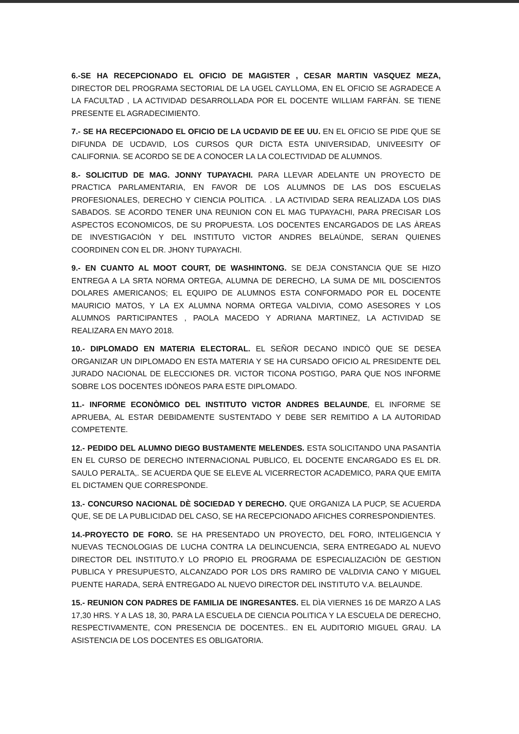6.-SE HA RECEPCIONADO EL OFICIO DE MAGISTER , CESAR MARTIN VASQUEZ MEZA, DIRECTOR DEL PROGRAMA SECTORIAL DE LA UGEL CAYLLOMA, EN EL OFICIO SE AGRADECE A LA FACULTAD , LA ACTIVIDAD DESARROLLADA POR EL DOCENTE WILLIAM FARFÀN. SE TIENE PRESENTE EL AGRADECIMIENTO.
7.- SE HA RECEPCIONADO EL OFICIO DE LA UCDAVID DE EE UU. EN EL OFICIO SE PIDE QUE SE DIFUNDA DE UCDAVID, LOS CURSOS QUR DICTA ESTA UNIVERSIDAD, UNIVEESITY OF CALIFORNIA. SE ACORDO SE DE A CONOCER LA LA COLECTIVIDAD DE ALUMNOS.
8.- SOLICITUD DE MAG. JONNY TUPAYACHI. PARA LLEVAR ADELANTE UN PROYECTO DE PRACTICA PARLAMENTARIA, EN FAVOR DE LOS ALUMNOS DE LAS DOS ESCUELAS PROFESIONALES, DERECHO Y CIENCIA POLITICA. . LA ACTIVIDAD SERA REALIZADA LOS DIAS SABADOS. SE ACORDO TENER UNA REUNION CON EL MAG TUPAYACHI, PARA PRECISAR LOS ASPECTOS ECONOMICOS, DE SU PROPUESTA. LOS DOCENTES ENCARGADOS DE LAS ÀREAS DE INVESTIGACIÒN Y DEL INSTITUTO VICTOR ANDRES BELAÙNDE, SERAN QUIENES COORDINEN CON EL DR. JHONY TUPAYACHI.
9.- EN CUANTO AL MOOT COURT, DE WASHINTONG. SE DEJA CONSTANCIA QUE SE HIZO ENTREGA A LA SRTA NORMA ORTEGA, ALUMNA DE DERECHO, LA SUMA DE MIL DOSCIENTOS DOLARES AMERICANOS; EL EQUIPO DE ALUMNOS ESTA CONFORMADO POR EL DOCENTE MAURICIO MATOS, Y LA EX ALUMNA NORMA ORTEGA VALDIVIA, COMO ASESORES Y LOS ALUMNOS PARTICIPANTES , PAOLA MACEDO Y ADRIANA MARTINEZ, LA ACTIVIDAD SE REALIZARA EN MAYO 2018.
10.- DIPLOMADO EN MATERIA ELECTORAL. EL SEÑOR DECANO INDICÒ QUE SE DESEA ORGANIZAR UN DIPLOMADO EN ESTA MATERIA Y SE HA CURSADO OFICIO AL PRESIDENTE DEL JURADO NACIONAL DE ELECCIONES DR. VICTOR TICONA POSTIGO, PARA QUE NOS INFORME SOBRE LOS DOCENTES IDÒNEOS PARA ESTE DIPLOMADO.
11.- INFORME ECONÒMICO DEL INSTITUTO VICTOR ANDRES BELAUNDE, EL INFORME SE APRUEBA, AL ESTAR DEBIDAMENTE SUSTENTADO Y DEBE SER REMITIDO A LA AUTORIDAD COMPETENTE.
12.- PEDIDO DEL ALUMNO DIEGO BUSTAMENTE MELENDES. ESTA SOLICITANDO UNA PASANTÌA EN EL CURSO DE DERECHO INTERNACIONAL PUBLICO, EL DOCENTE ENCARGADO ES EL DR. SAULO PERALTA,. SE ACUERDA QUE SE ELEVE AL VICERRECTOR ACADEMICO, PARA QUE EMITA EL DICTAMEN QUE CORRESPONDE.
13.- CONCURSO NACIONAL DÈ SOCIEDAD Y DERECHO. QUE ORGANIZA LA PUCP, SE ACUERDA QUE, SE DE LA PUBLICIDAD DEL CASO, SE HA RECEPCIONADO AFICHES CORRESPONDIENTES.
14.-PROYECTO DE FORO. SE HA PRESENTADO UN PROYECTO, DEL FORO, INTELIGENCIA Y NUEVAS TECNOLOGIAS DE LUCHA CONTRA LA DELINCUENCIA, SERA ENTREGADO AL NUEVO DIRECTOR DEL INSTITUTO.Y LO PROPIO EL PROGRAMA DE ESPECIALIZACIÒN DE GESTION PUBLICA Y PRESUPUESTO, ALCANZADO POR LOS DRS RAMIRO DE VALDIVIA CANO Y MIGUEL PUENTE HARADA, SERÀ ENTREGADO AL NUEVO DIRECTOR DEL INSTITUTO V.A. BELAUNDE.
15.- REUNION CON PADRES DE FAMILIA DE INGRESANTES. EL DÌA VIERNES 16 DE MARZO A LAS 17,30 HRS. Y A LAS 18, 30, PARA LA ESCUELA DE CIENCIA POLITICA Y LA ESCUELA DE DERECHO, RESPECTIVAMENTE, CON PRESENCIA DE DOCENTES.. EN EL AUDITORIO MIGUEL GRAU. LA ASISTENCIA DE LOS DOCENTES ES OBLIGATORIA.